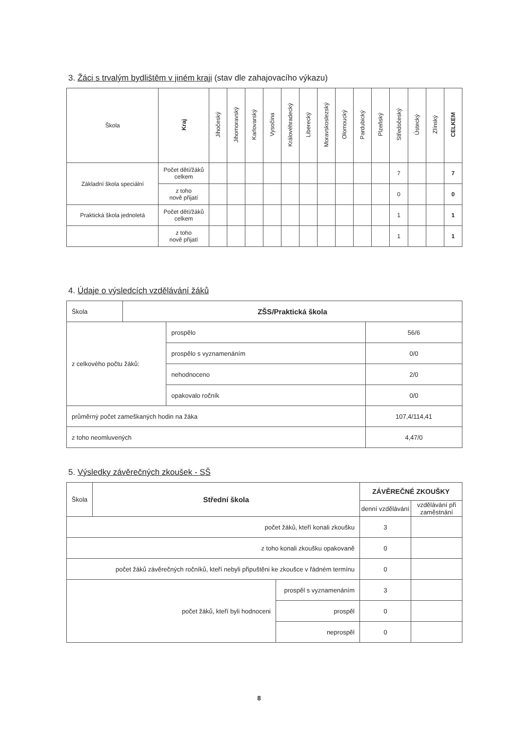3. Žáci s trvalým bydlištěm v jiném kraji (stav dle zahajovacího výkazu)
| Škola | Kraj | Jihočeský | Jihomoravský | Karlovarský | Vysočina | Královéhradecký | Liberecký | Moravskoslezský | Olomoucký | Pardubický | Plzeňský | Středočeský | Ústecký | Zlínský | CELKEM |
| --- | --- | --- | --- | --- | --- | --- | --- | --- | --- | --- | --- | --- | --- | --- | --- |
| Základní škola speciální | Počet dětí/žáků celkem | | | | | | | | | | | 7 | | | 7 |
| | z toho nově přijatí | | | | | | | | | | | 0 | | | 0 |
| Praktická škola jednoletá | Počet dětí/žáků celkem | | | | | | | | | | | 1 | | | 1 |
| | z toho nově přijatí | | | | | | | | | | | 1 | | | 1 |
4. Údaje o výsledcích vzdělávání žáků
| Škola | ZŠS/Praktická škola | | |
| z celkového počtu žáků: | | prospělo | 56/6 |
| | | prospělo s vyznamenáním | 0/0 |
| | | nehodnoceno | 2/0 |
| | | opakovalo ročník | 0/0 |
| průměrný počet zameškaných hodin na žáka | | | 107,4/114,41 |
| z toho neomluvených | | | 4,47/0 |
5. Výsledky závěrečných zkoušek - SŠ
| Škola | Střední škola | | ZÁVĚREČNÉ ZKOUŠKY | |
| | | | denní vzdělávání | vzdělávání při zaměstnání |
| počet žáků, kteří konali zkoušku | | | 3 | |
| z toho konali zkoušku opakovaně | | | 0 | |
| počet žáků závěrečných ročníků, kteří nebyli připuštěni ke zkoušce v řádném termínu | | | 0 | |
| počet žáků, kteří byli hodnoceni | | prospěl s vyznamenáním | 3 | |
| | | prospěl | 0 | |
| | | neprospěl | 0 | |
8